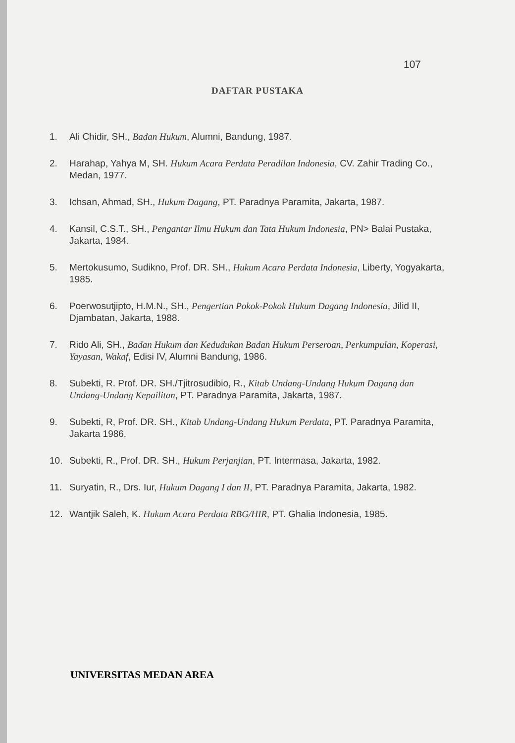107
DAFTAR PUSTAKA
1. Ali Chidir, SH., Badan Hukum, Alumni, Bandung, 1987.
2. Harahap, Yahya M, SH. Hukum Acara Perdata Peradilan Indonesia, CV. Zahir Trading Co., Medan, 1977.
3. Ichsan, Ahmad, SH., Hukum Dagang, PT. Paradnya Paramita, Jakarta, 1987.
4. Kansil, C.S.T., SH., Pengantar Ilmu Hukum dan Tata Hukum Indonesia, PN> Balai Pustaka, Jakarta, 1984.
5. Mertokusumo, Sudikno, Prof. DR. SH., Hukum Acara Perdata Indonesia, Liberty, Yogyakarta, 1985.
6. Poerwosutjipto, H.M.N., SH., Pengertian Pokok-Pokok Hukum Dagang Indonesia, Jilid II, Djambatan, Jakarta, 1988.
7. Rido Ali, SH., Badan Hukum dan Kedudukan Badan Hukum Perseroan, Perkumpulan, Koperasi, Yayasan, Wakaf, Edisi IV, Alumni Bandung, 1986.
8. Subekti, R. Prof. DR. SH./Tjitrosudibio, R., Kitab Undang-Undang Hukum Dagang dan Undang-Undang Kepailitan, PT. Paradnya Paramita, Jakarta, 1987.
9. Subekti, R, Prof. DR. SH., Kitab Undang-Undang Hukum Perdata, PT. Paradnya Paramita, Jakarta 1986.
10. Subekti, R., Prof. DR. SH., Hukum Perjanjian, PT. Intermasa, Jakarta, 1982.
11. Suryatin, R., Drs. Iur, Hukum Dagang I dan II, PT. Paradnya Paramita, Jakarta, 1982.
12. Wantjik Saleh, K. Hukum Acara Perdata RBG/HIR, PT. Ghalia Indonesia, 1985.
UNIVERSITAS MEDAN AREA